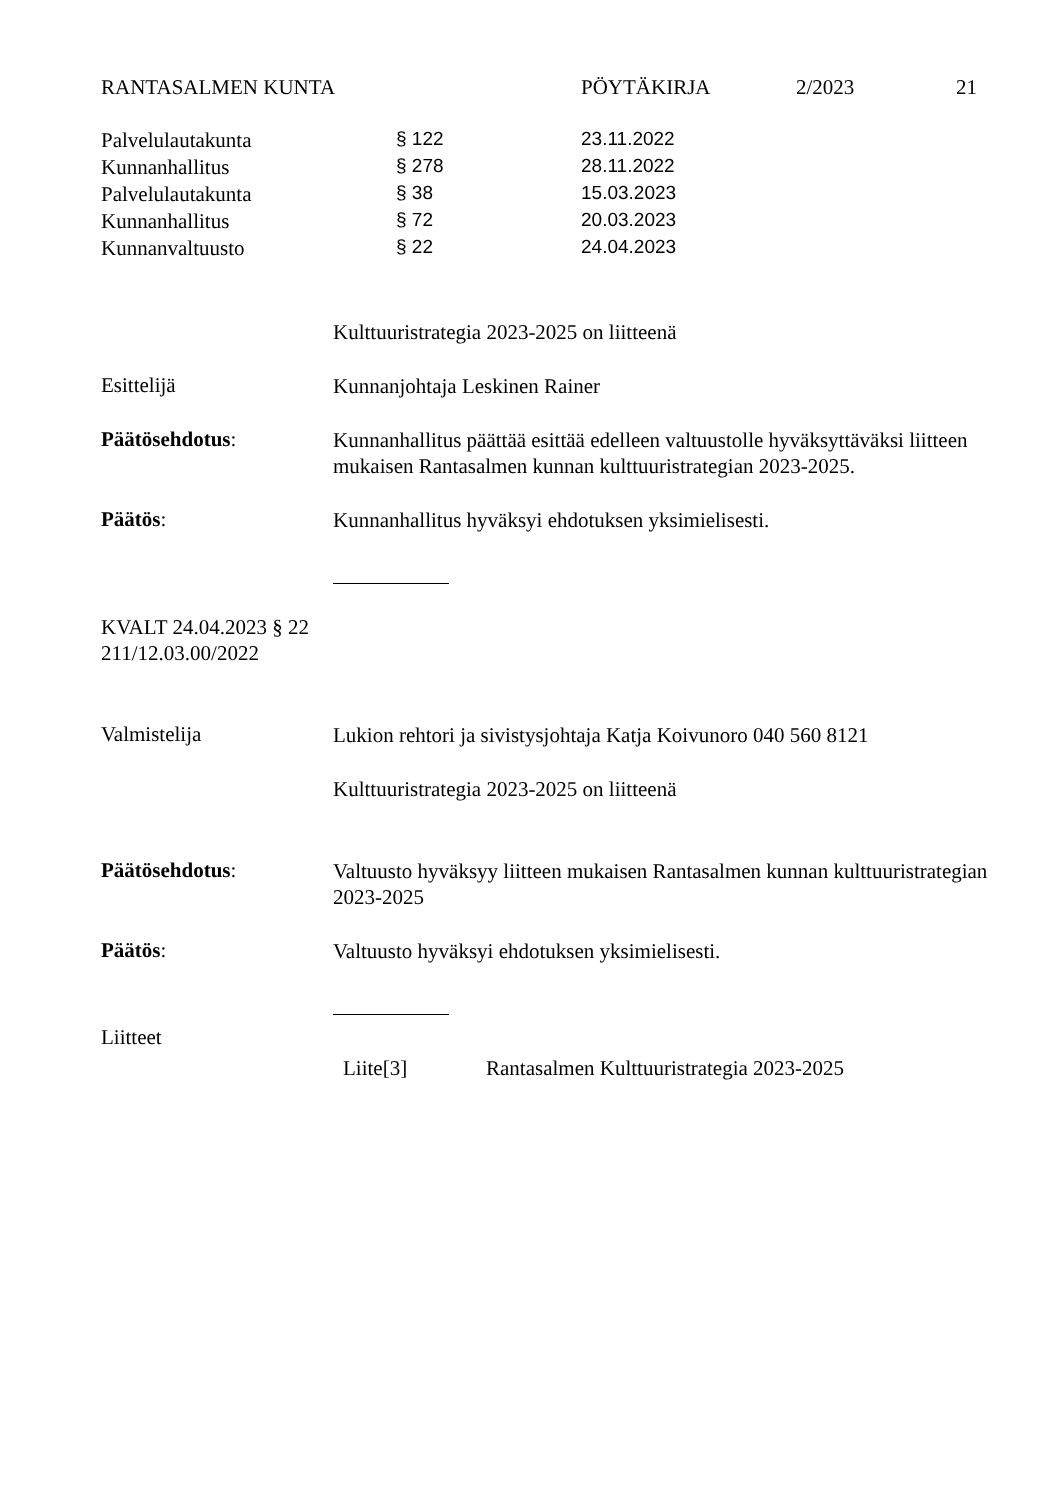RANTASALMEN KUNTA PÖYTÄKIRJA 2/2023 21
| Palvelulautakunta | § 122 | 23.11.2022 |
| Kunnanhallitus | § 278 | 28.11.2022 |
| Palvelulautakunta | § 38 | 15.03.2023 |
| Kunnanhallitus | § 72 | 20.03.2023 |
| Kunnanvaltuusto | § 22 | 24.04.2023 |
Kulttuuristrategia 2023-2025 on liitteenä
Esittelijä
Kunnanjohtaja Leskinen Rainer
Päätösehdotus:
Kunnanhallitus päättää esittää edelleen valtuustolle hyväksyttäväksi liitteen mukaisen Rantasalmen kunnan kulttuuristrategian 2023-2025.
Päätös:
Kunnanhallitus hyväksyi ehdotuksen yksimielisesti.
KVALT 24.04.2023 § 22
211/12.03.00/2022
Valmistelija
Lukion rehtori ja sivistysjohtaja Katja Koivunoro 040 560 8121
Kulttuuristrategia 2023-2025 on liitteenä
Päätösehdotus:
Valtuusto hyväksyy liitteen mukaisen Rantasalmen kunnan kulttuuristrategian 2023-2025
Päätös:
Valtuusto hyväksyi ehdotuksen yksimielisesti.
Liitteet
Liite[3] Rantasalmen Kulttuuristrategia 2023-2025